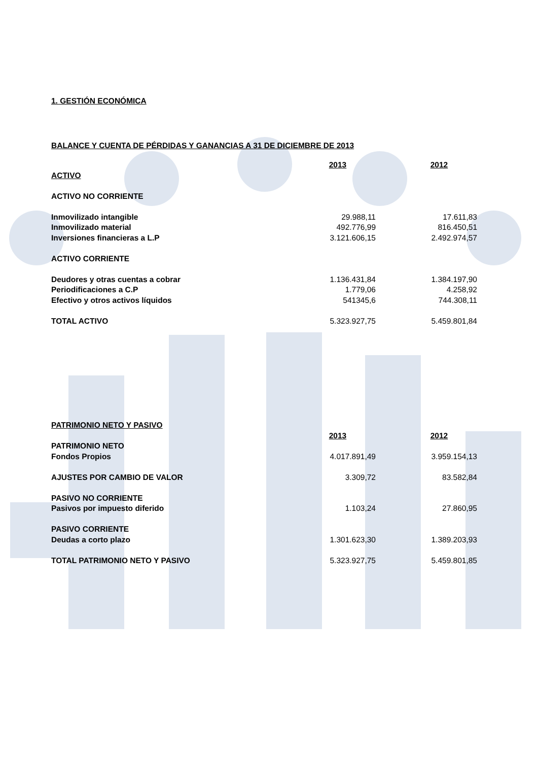1. GESTIÓN ECONÓMICA
BALANCE Y CUENTA DE PÉRDIDAS Y GANANCIAS A 31 DE DICIEMBRE DE 2013
| | 2013 | | 2012 |
| ACTIVO | | | |
| ACTIVO NO CORRIENTE | | | |
| Inmovilizado intangible | 29.988,11 | | 17.611,83 |
| Inmovilizado material | 492.776,99 | | 816.450,51 |
| Inversiones financieras a L.P | 3.121.606,15 | | 2.492.974,57 |
| ACTIVO CORRIENTE | | | |
| Deudores y otras cuentas a cobrar | 1.136.431,84 | | 1.384.197,90 |
| Periodificaciones a C.P | 1.779,06 | | 4.258,92 |
| Efectivo y otros activos líquidos | 541345,6 | | 744.308,11 |
| TOTAL ACTIVO | 5.323.927,75 | | 5.459.801,84 |
| PATRIMONIO NETO Y PASIVO | | | |
| | 2013 | | 2012 |
| PATRIMONIO NETO | | | |
| Fondos Propios | 4.017.891,49 | | 3.959.154,13 |
| AJUSTES POR CAMBIO DE VALOR | 3.309,72 | | 83.582,84 |
| PASIVO NO CORRIENTE | | | |
| Pasivos por impuesto diferido | 1.103,24 | | 27.860,95 |
| PASIVO CORRIENTE | | | |
| Deudas a corto plazo | 1.301.623,30 | | 1.389.203,93 |
| TOTAL PATRIMONIO NETO Y PASIVO | 5.323.927,75 | | 5.459.801,85 |